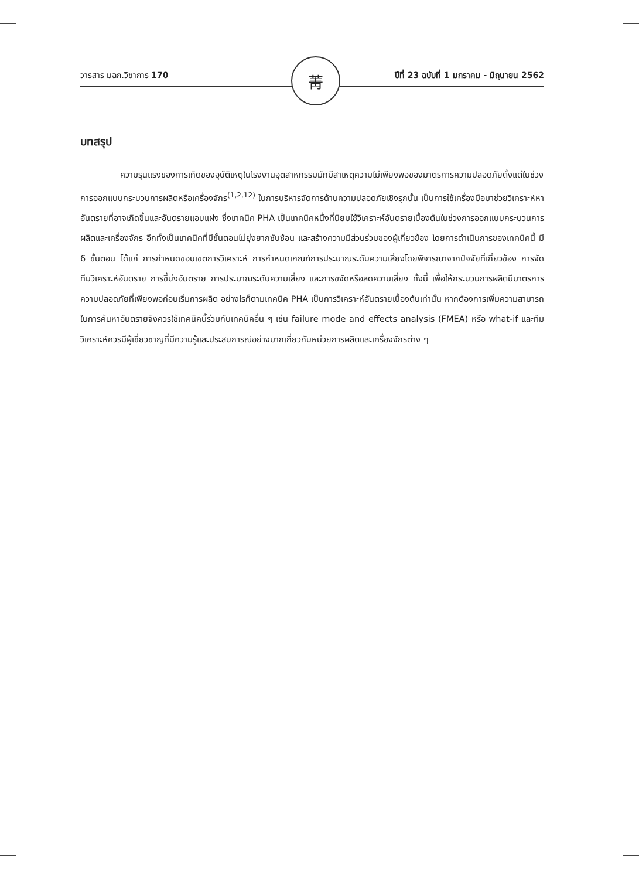วารสาร มฉก.วิชาการ 170 ปีที่ 23 ฉบับที่ 1 มกราคม - มิถุนายน 2562 菁
บทสรุป
ความรุนแรงของการเกิดของอุบัติเหตุในโรงงานอุตสาหกรรมมักมีสาเหตุความไม่เพียงพอของมาตรการความปลอดภัยตั้งแต่ในช่วงการออกแบบกระบวนการผลิตหรือเครื่องจักร<sup>(1,2,12)</sup> ในการบริหารจัดการด้านความปลอดภัยเชิงรุกนั้น เป็นการใช้เครื่องมือมาช่วยวิเคราะห์หาอันตรายที่อาจเกิดขึ้นและอันตรายแอบแฝง ซึ่งเทคนิค PHA เป็นเทคนิคหนึ่งที่นิยมใช้วิเคราะห์อันตรายเบื้องต้นในช่วงการออกแบบกระบวนการผลิตและเครื่องจักร อีกทั้งเป็นเทคนิคที่มีขั้นตอนไม่ยุ่งยากซับซ้อน และสร้างความมีส่วนร่วมของผู้เกี่ยวข้อง โดยการดำเนินการของเทคนิคนี้ มี 6 ขั้นตอน ได้แก่ การกำหนดขอบเขตการวิเคราะห์ การกำหนดเกณฑ์การประมาณระดับความเสี่ยงโดยพิจารณาจากปัจจัยที่เกี่ยวข้อง การจัดทีมวิเคราะห์อันตราย การชี้บ่งอันตราย การประมาณระดับความเสี่ยง และการขจัดหรือลดความเสี่ยง ทั้งนี้ เพื่อให้กระบวนการผลิตมีมาตรการความปลอดภัยที่เพียงพอก่อนเริ่มการผลิต อย่างไรก็ตามเทคนิค PHA เป็นการวิเคราะห์อันตรายเบื้องต้นเท่านั้น หากต้องการเพิ่มความสามารถในการค้นหาอันตรายจึงควรใช้เทคนิคนี้ร่วมกับเทคนิคอื่น ๆ เช่น failure mode and effects analysis (FMEA) หรือ what-if และทีมวิเคราะห์ควรมีผู้เชี่ยวชาญที่มีความรู้และประสบการณ์อย่างมากเกี่ยวกับหน่วยการผลิตและเครื่องจักรต่าง ๆ